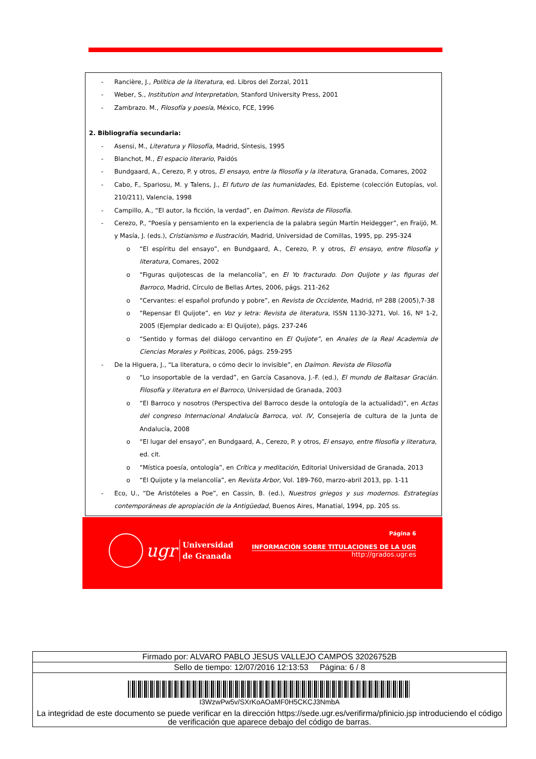- Rancière, J., Política de la literatura, ed. Libros del Zorzal, 2011
- Weber, S., Institution and Interpretation, Stanford University Press, 2001
- Zambrazo. M., Filosofía y poesía, México, FCE, 1996
2. Bibliografía secundaria:
- Asensi, M., Literatura y Filosofía, Madrid, Síntesis, 1995
- Blanchot, M., El espacio literario, Paidós
- Bundgaard, A., Cerezo, P. y otros, El ensayo, entre la filosofía y la literatura, Granada, Comares, 2002
- Cabo, F., Spariosu, M. y Talens, J., El futuro de las humanidades, Ed. Episteme (colección Eutopías, vol. 210/211), Valencia, 1998
- Campillo, A., “El autor, la ficción, la verdad”, en Daímon. Revista de Filosofía.
- Cerezo, P., “Poesía y pensamiento en la experiencia de la palabra según Martín Heidegger”, en Fraijó, M. y Masía, J. (eds.), Cristianismo e Ilustración, Madrid, Universidad de Comillas, 1995, pp. 295-324
o “El espíritu del ensayo”, en Bundgaard, A., Cerezo, P. y otros, El ensayo, entre filosofía y literatura, Comares, 2002
o “Figuras quijotescas de la melancolía”, en El Yo fracturado. Don Quijote y las figuras del Barroco, Madrid, Círculo de Bellas Artes, 2006, págs. 211-262
o “Cervantes: el español profundo y pobre”, en Revista de Occidente, Madrid, nº 288 (2005),7-38
o “Repensar El Quijote”, en Voz y letra: Revista de literatura, ISSN 1130-3271, Vol. 16, Nº 1-2, 2005 (Ejemplar dedicado a: El Quijote), págs. 237-246
o “Sentido y formas del diálogo cervantino en El Quijote”, en Anales de la Real Academia de Ciencias Morales y Políticas, 2006, págs. 259-295
- De la Higuera, J., “La literatura, o cómo decir lo invisible”, en Daímon. Revista de Filosofía
o “Lo insoportable de la verdad”, en García Casanova, J.-F. (ed.), El mundo de Baltasar Gracián. Filosofía y literatura en el Barroco, Universidad de Granada, 2003
o “El Barroco y nosotros (Perspectiva del Barroco desde la ontología de la actualidad)”, en Actas del congreso Internacional Andalucía Barroca, vol. IV, Consejería de cultura de la Junta de Andalucía, 2008
o “El lugar del ensayo”, en Bundgaard, A., Cerezo, P. y otros, El ensayo, entre filosofía y literatura, ed. cit.
o “Mística poesía, ontología”, en Crítica y meditación, Editorial Universidad de Granada, 2013
o “El Quijote y la melancolía”, en Revista Arbor, Vol. 189-760, marzo-abril 2013, pp. 1-11
- Eco, U., “De Aristóteles a Poe”, en Cassin, B. (ed.), Nuestros griegos y sus modernos. Estrategias contemporáneas de apropiación de la Antigüedad, Buenos Aires, Manatial, 1994, pp. 205 ss.
ugr
Universidad
de Granada
Página 6
INFORMACIÓN SOBRE TITULACIONES DE LA UGR
http://grados.ugr.es
| Firmado por: ALVARO PABLO JESUS VALLEJO CAMPOS 32026752B |
| Sello de tiempo: 12/07/2016 12:13:53 Página: 6 / 8 |
| I3WzwPw5v/SXrKoAOaMF0H5CKCJ3NmbA La integridad de este documento se puede verificar en la dirección https://sede.ugr.es/verifirma/pfinicio.jsp introduciendo el código de verificación que aparece debajo del código de barras. |